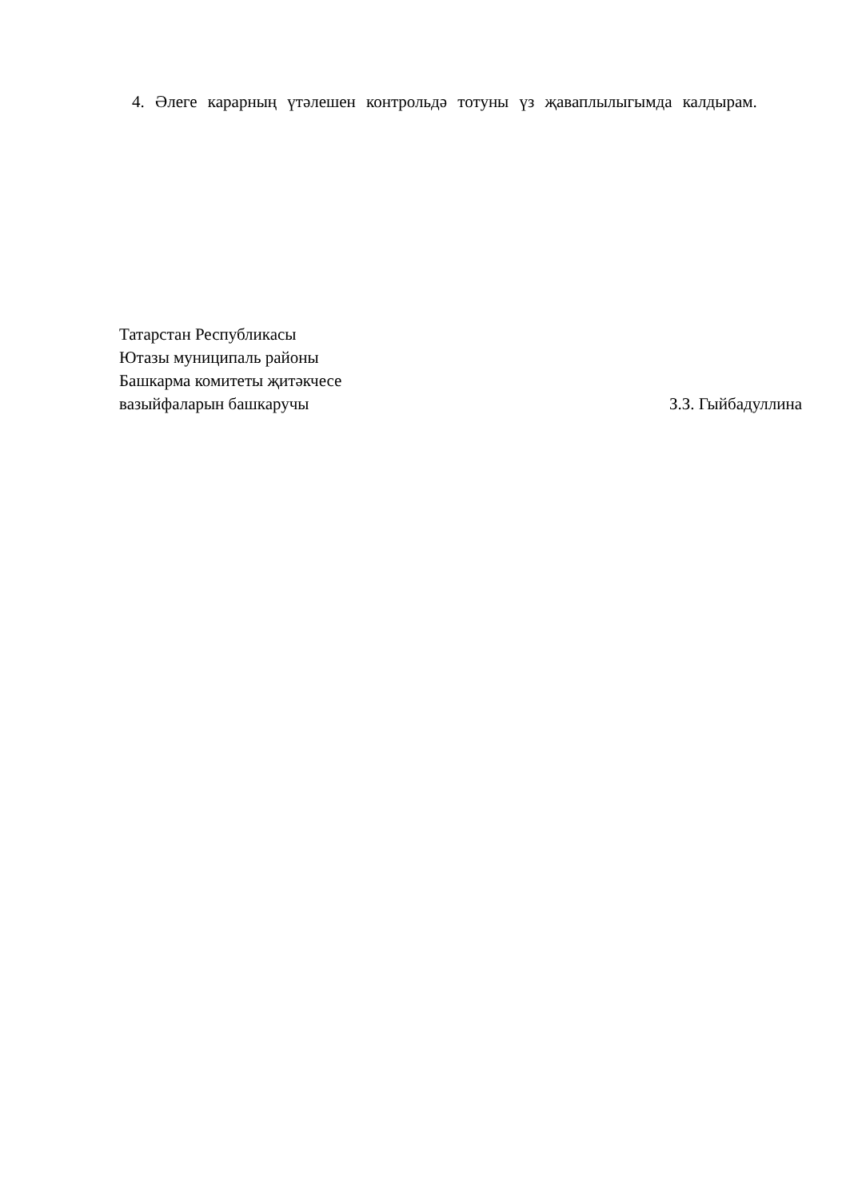4. Әлеге карарның үтәлешен контрольдә тотуны үз җаваплылыгымда калдырам.
Татарстан Республикасы
Ютазы муниципаль районы
Башкарма комитеты җитәкчесе
вазыйфаларын башкаручы З.З. Гыйбадуллина